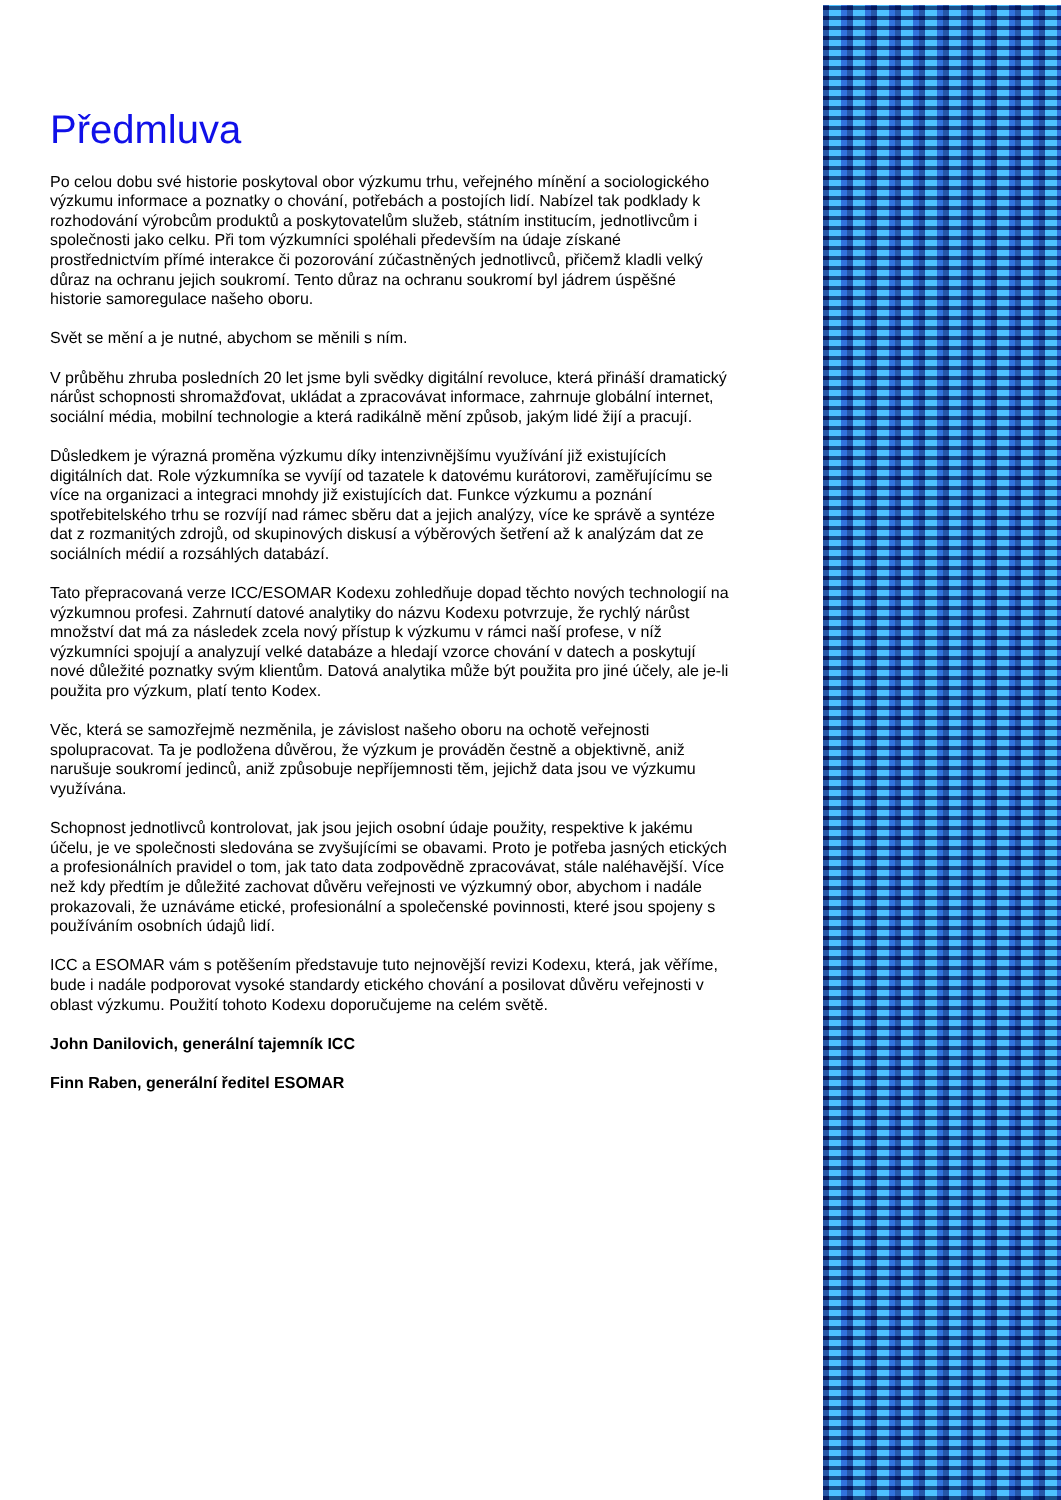Předmluva
Po celou dobu své historie poskytoval obor výzkumu trhu, veřejného mínění a sociologického výzkumu informace a poznatky o chování, potřebách a postojích lidí. Nabízel tak podklady k rozhodování výrobcům produktů a poskytovatelům služeb, státním institucím, jednotlivcům i společnosti jako celku. Při tom výzkumníci spoléhali především na údaje získané prostřednictvím přímé interakce či pozorování zúčastněných jednotlivců, přičemž kladli velký důraz na ochranu jejich soukromí. Tento důraz na ochranu soukromí byl jádrem úspěšné historie samoregulace našeho oboru.
Svět se mění a je nutné, abychom se měnili s ním.
V průběhu zhruba posledních 20 let jsme byli svědky digitální revoluce, která přináší dramatický nárůst schopnosti shromažďovat, ukládat a zpracovávat informace, zahrnuje globální internet, sociální média, mobilní technologie a která radikálně mění způsob, jakým lidé žijí a pracují.
Důsledkem je výrazná proměna výzkumu díky intenzivnějšímu využívání již existujících digitálních dat. Role výzkumníka se vyvíjí od tazatele k datovému kurátorovi, zaměřujícímu se více na organizaci a integraci mnohdy již existujících dat. Funkce výzkumu a poznání spotřebitelského trhu se rozvíjí nad rámec sběru dat a jejich analýzy, více ke správě a syntéze dat z rozmanitých zdrojů, od skupinových diskusí a výběrových šetření až k analýzám dat ze sociálních médií a rozsáhlých databází.
Tato přepracovaná verze ICC/ESOMAR Kodexu zohledňuje dopad těchto nových technologií na výzkumnou profesi. Zahrnutí datové analytiky do názvu Kodexu potvrzuje, že rychlý nárůst množství dat má za následek zcela nový přístup k výzkumu v rámci naší profese, v níž výzkumníci spojují a analyzují velké databáze a hledají vzorce chování v datech a poskytují nové důležité poznatky svým klientům. Datová analytika může být použita pro jiné účely, ale je-li použita pro výzkum, platí tento Kodex.
Věc, která se samozřejmě nezměnila, je závislost našeho oboru na ochotě veřejnosti spolupracovat. Ta je podložena důvěrou, že výzkum je prováděn čestně a objektivně, aniž narušuje soukromí jedinců, aniž způsobuje nepříjemnosti těm, jejichž data jsou ve výzkumu využívána.
Schopnost jednotlivců kontrolovat, jak jsou jejich osobní údaje použity, respektive k jakému účelu, je ve společnosti sledována se zvyšujícími se obavami. Proto je potřeba jasných etických a profesionálních pravidel o tom, jak tato data zodpovědně zpracovávat, stále naléhavější. Více než kdy předtím je důležité zachovat důvěru veřejnosti ve výzkumný obor, abychom i nadále prokazovali, že uznáváme etické, profesionální a společenské povinnosti, které jsou spojeny s používáním osobních údajů lidí.
ICC a ESOMAR vám s potěšením představuje tuto nejnovější revizi Kodexu, která, jak věříme, bude i nadále podporovat vysoké standardy etického chování a posilovat důvěru veřejnosti v oblast výzkumu. Použití tohoto Kodexu doporučujeme na celém světě.
John Danilovich, generální tajemník ICC
Finn Raben, generální ředitel ESOMAR